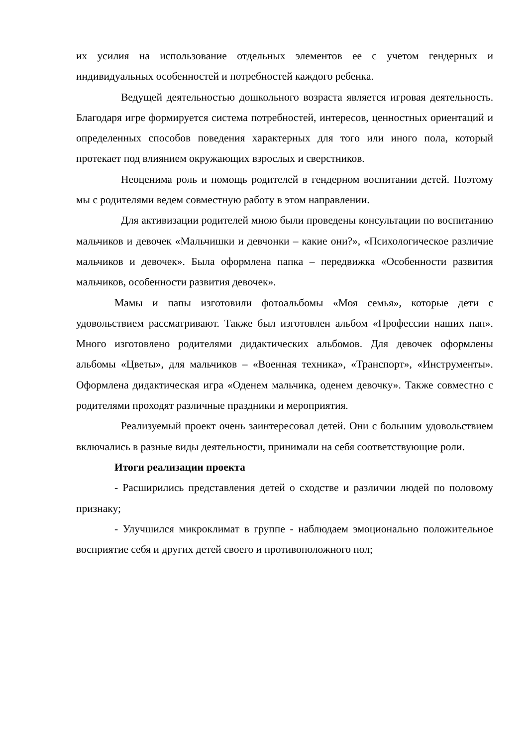их усилия на использование отдельных элементов ее с учетом гендерных и индивидуальных особенностей и потребностей каждого ребенка.
Ведущей деятельностью дошкольного возраста является игровая деятельность. Благодаря игре формируется система потребностей, интересов, ценностных ориентаций и определенных способов поведения характерных для того или иного пола, который протекает под влиянием окружающих взрослых и сверстников.
Неоценима роль и помощь родителей в гендерном воспитании детей. Поэтому мы с родителями ведем совместную работу в этом направлении.
Для активизации родителей мною были проведены консультации по воспитанию мальчиков и девочек «Мальчишки и девчонки – какие они?», «Психологическое различие мальчиков и девочек». Была оформлена папка – передвижка «Особенности развития мальчиков, особенности развития девочек».
Мамы и папы изготовили фотоальбомы «Моя семья», которые дети с удовольствием рассматривают. Также был изготовлен альбом «Профессии наших пап». Много изготовлено родителями дидактических альбомов. Для девочек оформлены альбомы «Цветы», для мальчиков – «Военная техника», «Транспорт», «Инструменты». Оформлена дидактическая игра «Оденем мальчика, оденем девочку». Также совместно с родителями проходят различные праздники и мероприятия.
Реализуемый проект очень заинтересовал детей. Они с большим удовольствием включались в разные виды деятельности, принимали на себя соответствующие роли.
Итоги реализации проекта
- Расширились представления детей о сходстве и различии людей по половому признаку;
- Улучшился микроклимат в группе - наблюдаем эмоционально положительное восприятие себя и других детей своего и противоположного пол;